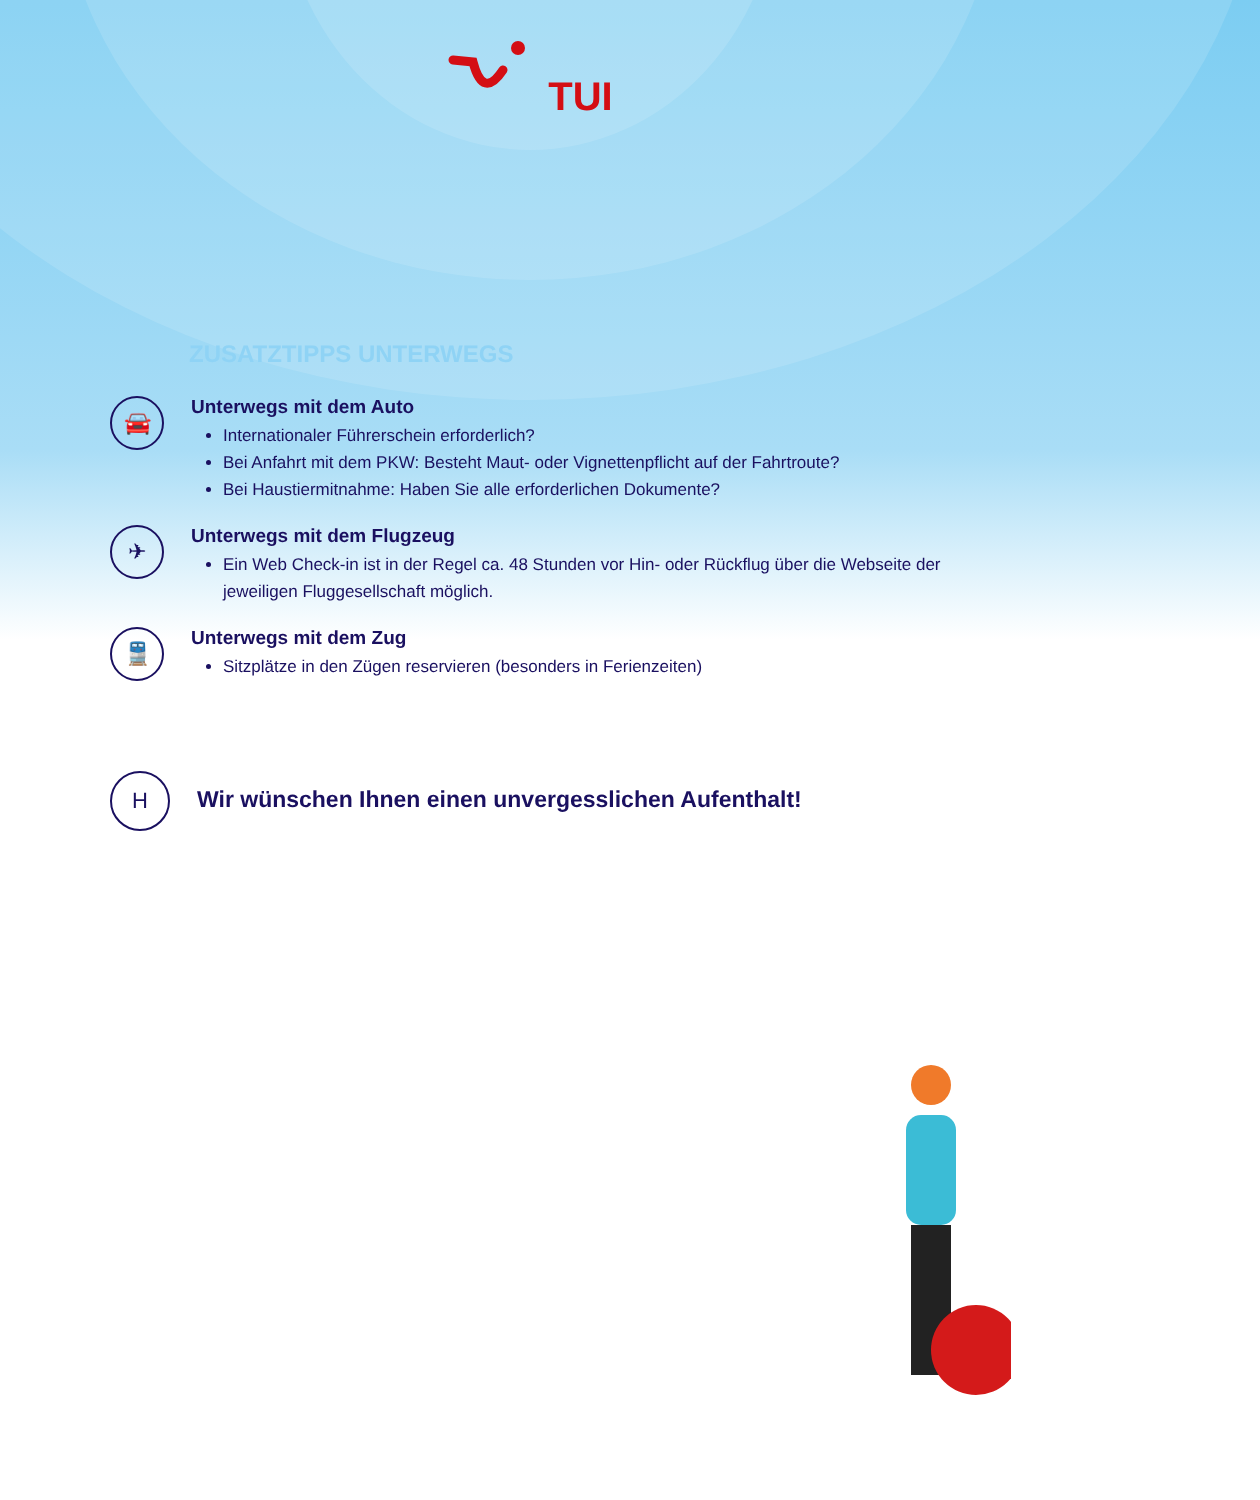TUI
ZUSATZTIPPS UNTERWEGS
🚘
Unterwegs mit dem Auto
Internationaler Führerschein erforderlich?
Bei Anfahrt mit dem PKW: Besteht Maut- oder Vignettenpflicht auf der Fahrtroute?
Bei Haustiermitnahme: Haben Sie alle erforderlichen Dokumente?
✈
Unterwegs mit dem Flugzeug
Ein Web Check-in ist in der Regel ca. 48 Stunden vor Hin- oder Rückflug über die Webseite der jeweiligen Fluggesellschaft möglich.
🚆
Unterwegs mit dem Zug
Sitzplätze in den Zügen reservieren (besonders in Ferienzeiten)
H
Wir wünschen Ihnen einen unvergesslichen Aufenthalt!